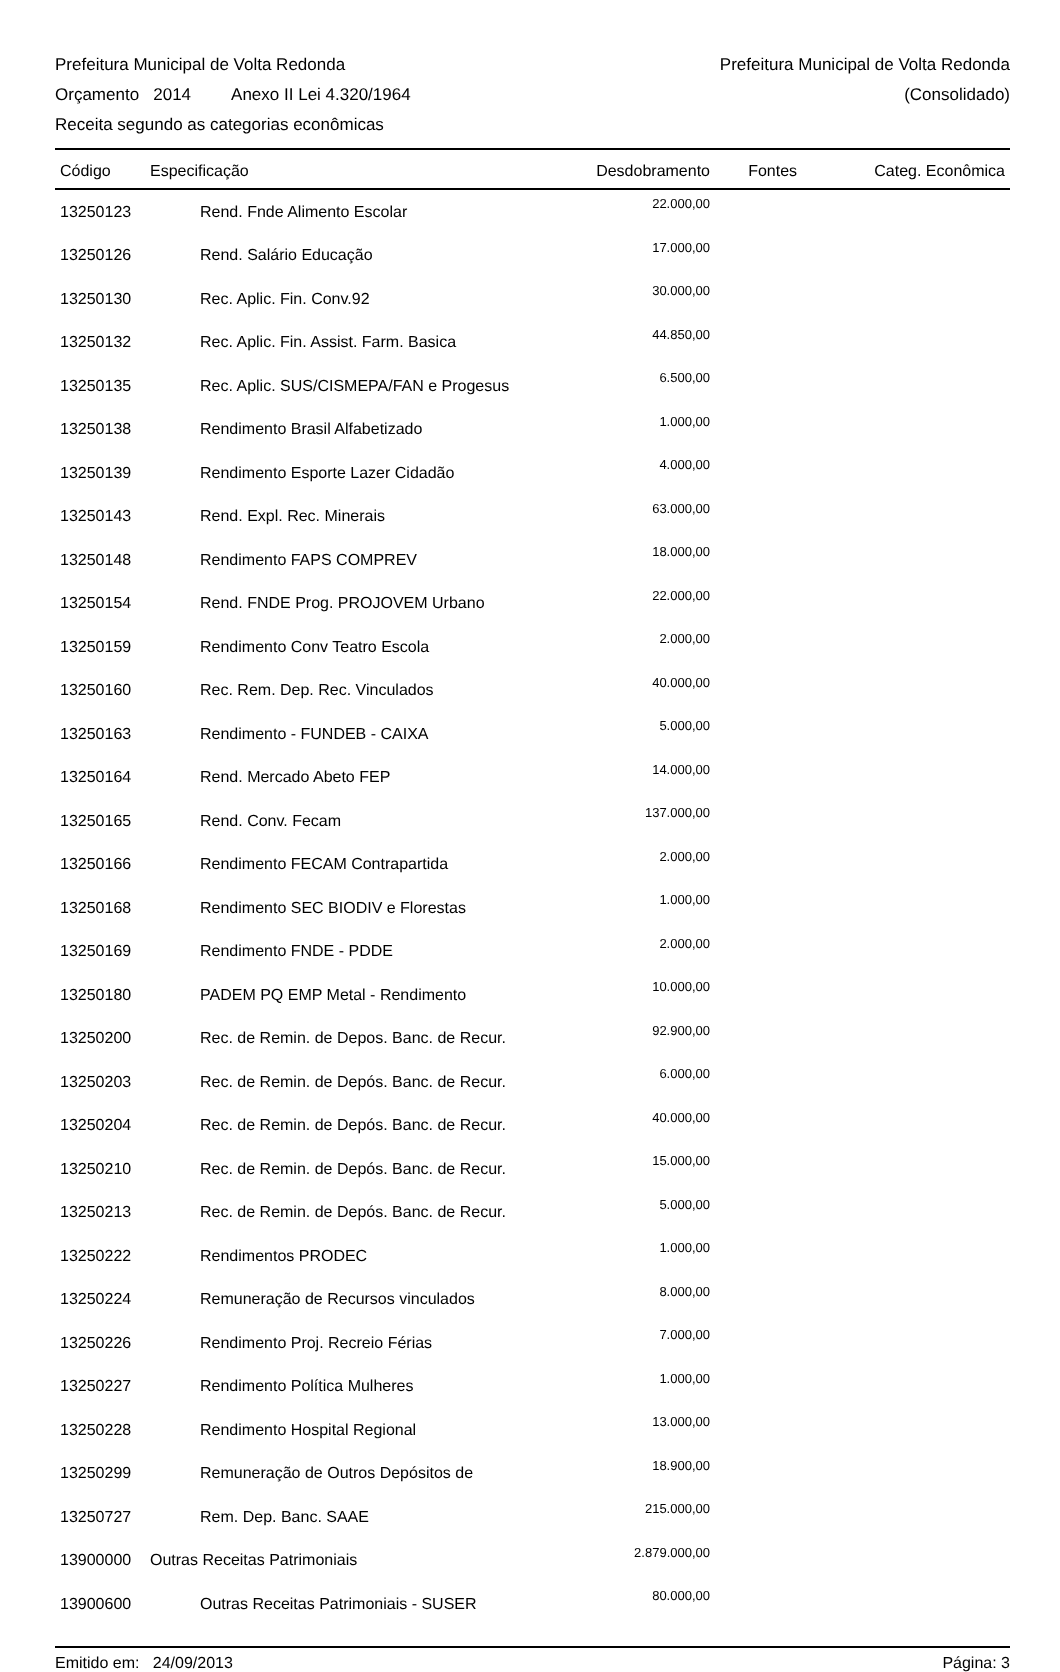Prefeitura Municipal de Volta Redonda Prefeitura Municipal de Volta Redonda
Orçamento 2014 Anexo II Lei 4.320/1964 (Consolidado)
Receita segundo as categorias econômicas
| Código | Especificação | Desdobramento | Fontes | Categ. Econômica |
| --- | --- | --- | --- | --- |
| 13250123 | Rend. Fnde Alimento Escolar | 22.000,00 | | |
| 13250126 | Rend. Salário Educação | 17.000,00 | | |
| 13250130 | Rec. Aplic. Fin. Conv.92 | 30.000,00 | | |
| 13250132 | Rec. Aplic. Fin. Assist. Farm. Basica | 44.850,00 | | |
| 13250135 | Rec. Aplic. SUS/CISMEPA/FAN e Progesus | 6.500,00 | | |
| 13250138 | Rendimento Brasil Alfabetizado | 1.000,00 | | |
| 13250139 | Rendimento Esporte Lazer Cidadão | 4.000,00 | | |
| 13250143 | Rend. Expl. Rec. Minerais | 63.000,00 | | |
| 13250148 | Rendimento FAPS COMPREV | 18.000,00 | | |
| 13250154 | Rend. FNDE Prog. PROJOVEM Urbano | 22.000,00 | | |
| 13250159 | Rendimento Conv Teatro Escola | 2.000,00 | | |
| 13250160 | Rec. Rem. Dep. Rec. Vinculados | 40.000,00 | | |
| 13250163 | Rendimento - FUNDEB - CAIXA | 5.000,00 | | |
| 13250164 | Rend. Mercado Abeto FEP | 14.000,00 | | |
| 13250165 | Rend. Conv. Fecam | 137.000,00 | | |
| 13250166 | Rendimento FECAM Contrapartida | 2.000,00 | | |
| 13250168 | Rendimento SEC BIODIV e Florestas | 1.000,00 | | |
| 13250169 | Rendimento FNDE - PDDE | 2.000,00 | | |
| 13250180 | PADEM PQ EMP Metal - Rendimento | 10.000,00 | | |
| 13250200 | Rec. de Remin. de Depos. Banc. de Recur. | 92.900,00 | | |
| 13250203 | Rec. de Remin. de Depós. Banc. de Recur. | 6.000,00 | | |
| 13250204 | Rec. de Remin. de Depós. Banc. de Recur. | 40.000,00 | | |
| 13250210 | Rec. de Remin. de Depós. Banc. de Recur. | 15.000,00 | | |
| 13250213 | Rec. de Remin. de Depós. Banc. de Recur. | 5.000,00 | | |
| 13250222 | Rendimentos PRODEC | 1.000,00 | | |
| 13250224 | Remuneração de Recursos vinculados | 8.000,00 | | |
| 13250226 | Rendimento Proj. Recreio Férias | 7.000,00 | | |
| 13250227 | Rendimento Política Mulheres | 1.000,00 | | |
| 13250228 | Rendimento Hospital Regional | 13.000,00 | | |
| 13250299 | Remuneração de Outros Depósitos de | 18.900,00 | | |
| 13250727 | Rem. Dep. Banc. SAAE | 215.000,00 | | |
| 13900000 | Outras Receitas Patrimoniais | 2.879.000,00 | | |
| 13900600 | Outras Receitas Patrimoniais - SUSER | 80.000,00 | | |
Emitido em: 24/09/2013 Página: 3